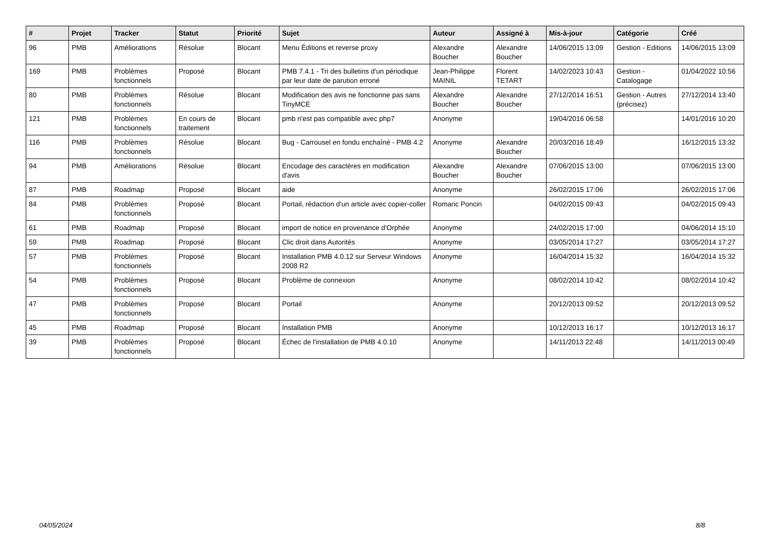| # | Projet | Tracker | Statut | Priorité | Sujet | Auteur | Assigné à | Mis-à-jour | Catégorie | Créé |
| --- | --- | --- | --- | --- | --- | --- | --- | --- | --- | --- |
| 96 | PMB | Améliorations | Résolue | Blocant | Menu Éditions et reverse proxy | Alexandre Boucher | Alexandre Boucher | 14/06/2015 13:09 | Gestion - Editions | 14/06/2015 13:09 |
| 169 | PMB | Problèmes fonctionnels | Proposé | Blocant | PMB 7.4.1 - Tri des bulletins d'un périodique par leur date de parution erroné | Jean-Philippe MAINIL | Florent TETART | 14/02/2023 10:43 | Gestion - Catalogage | 01/04/2022 10:56 |
| 80 | PMB | Problèmes fonctionnels | Résolue | Blocant | Modification des avis ne fonctionne pas sans TinyMCE | Alexandre Boucher | Alexandre Boucher | 27/12/2014 16:51 | Gestion - Autres (précisez) | 27/12/2014 13:40 |
| 121 | PMB | Problèmes fonctionnels | En cours de traitement | Blocant | pmb n'est pas compatible avec php7 | Anonyme | | 19/04/2016 06:58 | | 14/01/2016 10:20 |
| 116 | PMB | Problèmes fonctionnels | Résolue | Blocant | Bug - Carrousel en fondu enchaîné - PMB 4.2 | Anonyme | Alexandre Boucher | 20/03/2016 18:49 | | 16/12/2015 13:32 |
| 94 | PMB | Améliorations | Résolue | Blocant | Encodage des caractères en modification d'avis | Alexandre Boucher | Alexandre Boucher | 07/06/2015 13:00 | | 07/06/2015 13:00 |
| 87 | PMB | Roadmap | Proposé | Blocant | aide | Anonyme | | 26/02/2015 17:06 | | 26/02/2015 17:06 |
| 84 | PMB | Problèmes fonctionnels | Proposé | Blocant | Portail, rédaction d'un article avec copier-coller | Romaric Poncin | | 04/02/2015 09:43 | | 04/02/2015 09:43 |
| 61 | PMB | Roadmap | Proposé | Blocant | import de notice en provenance d'Orphée | Anonyme | | 24/02/2015 17:00 | | 04/06/2014 15:10 |
| 59 | PMB | Roadmap | Proposé | Blocant | Clic droit dans Autorités | Anonyme | | 03/05/2014 17:27 | | 03/05/2014 17:27 |
| 57 | PMB | Problèmes fonctionnels | Proposé | Blocant | Installation PMB 4.0.12 sur Serveur Windows 2008 R2 | Anonyme | | 16/04/2014 15:32 | | 16/04/2014 15:32 |
| 54 | PMB | Problèmes fonctionnels | Proposé | Blocant | Problème de connexion | Anonyme | | 08/02/2014 10:42 | | 08/02/2014 10:42 |
| 47 | PMB | Problèmes fonctionnels | Proposé | Blocant | Portail | Anonyme | | 20/12/2013 09:52 | | 20/12/2013 09:52 |
| 45 | PMB | Roadmap | Proposé | Blocant | Installation PMB | Anonyme | | 10/12/2013 16:17 | | 10/12/2013 16:17 |
| 39 | PMB | Problèmes fonctionnels | Proposé | Blocant | Échec de l'installation de PMB 4.0.10 | Anonyme | | 14/11/2013 22:48 | | 14/11/2013 00:49 |
04/05/2024 8/8